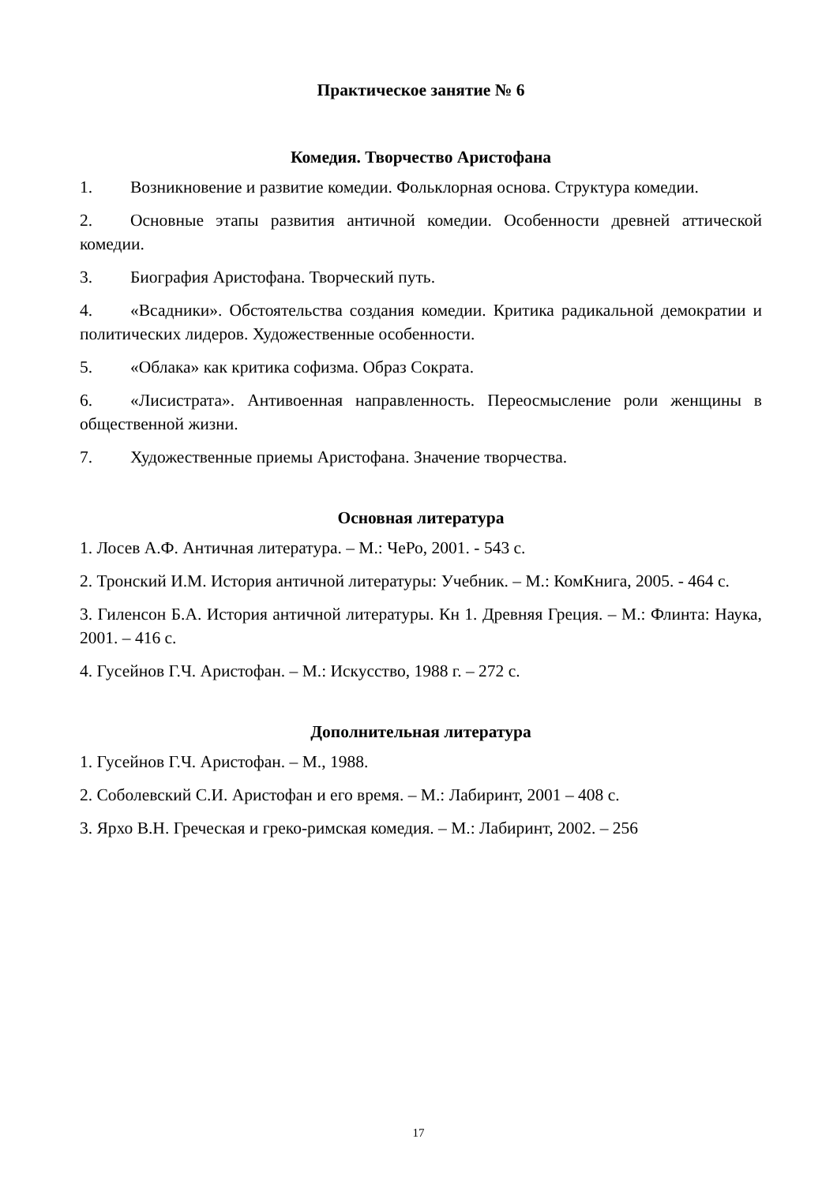Практическое занятие № 6
Комедия. Творчество Аристофана
1. Возникновение и развитие комедии. Фольклорная основа. Структура комедии.
2. Основные этапы развития античной комедии. Особенности древней аттической комедии.
3. Биография Аристофана. Творческий путь.
4. «Всадники». Обстоятельства создания комедии. Критика радикальной демократии и политических лидеров. Художественные особенности.
5. «Облака» как критика софизма. Образ Сократа.
6. «Лисистрата». Антивоенная направленность. Переосмысление роли женщины в общественной жизни.
7. Художественные приемы Аристофана. Значение творчества.
Основная литература
1. Лосев А.Ф. Античная литература. – М.: ЧеРо, 2001. - 543 с.
2. Тронский И.М. История античной литературы: Учебник. – М.: КомКнига, 2005. - 464 с.
3. Гиленсон Б.А. История античной литературы. Кн 1. Древняя Греция. – М.: Флинта: Наука, 2001. – 416 с.
4. Гусейнов Г.Ч. Аристофан. – М.: Искусство, 1988 г. – 272 с.
Дополнительная литература
1. Гусейнов Г.Ч. Аристофан. – М., 1988.
2. Соболевский С.И. Аристофан и его время. – М.: Лабиринт, 2001 – 408 с.
3. Ярхо В.Н. Греческая и греко-римская комедия. – М.: Лабиринт, 2002. – 256
17